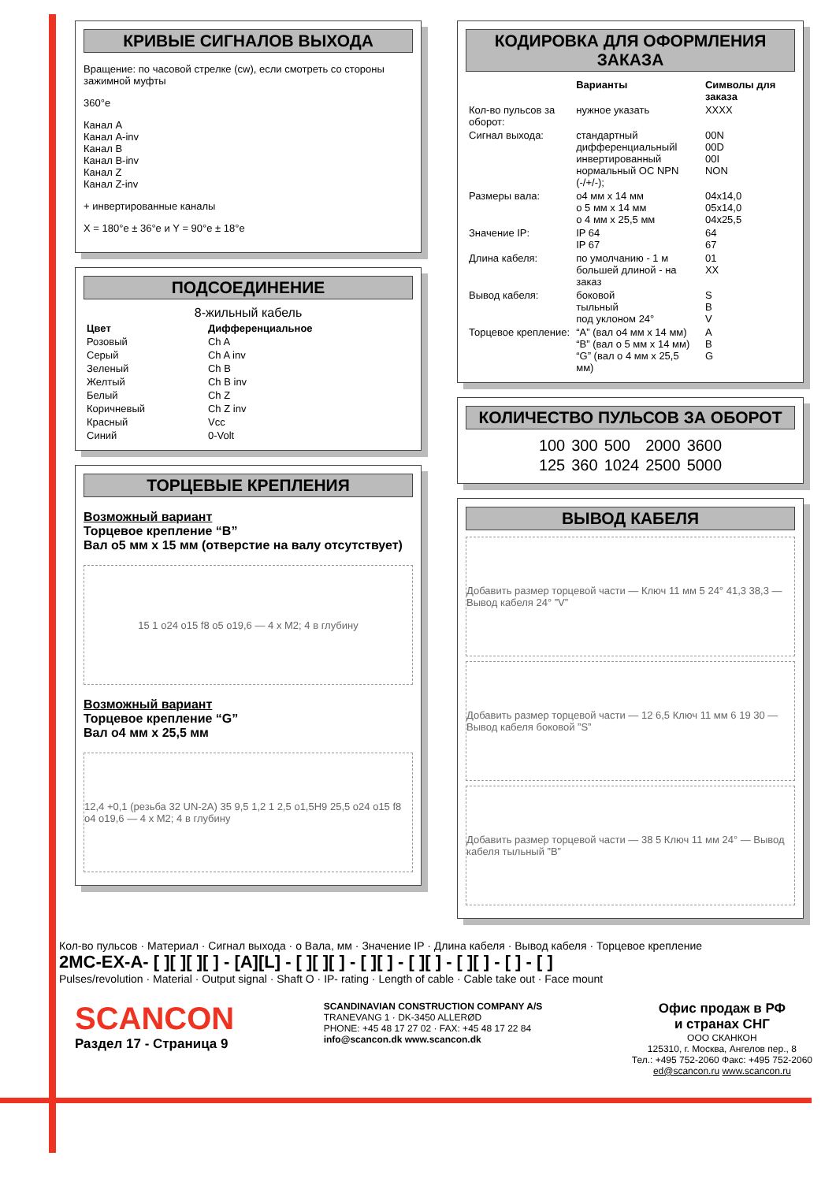КРИВЫЕ СИГНАЛОВ ВЫХОДА
Вращение: по часовой стрелке (cw), если смотреть со стороны зажимной муфты
360°e
Канал A
Канал A-inv
Канал B
Канал B-inv
Канал Z
Канал Z-inv
+ инвертированные каналы
X = 180°e ± 36°e и Y = 90°e ± 18°e
ПОДСОЕДИНЕНИЕ
8-жильный кабель
| Цвет | Дифференциальное |
| --- | --- |
| Розовый | Ch A |
| Серый | Ch A inv |
| Зеленый | Ch B |
| Желтый | Ch B inv |
| Белый | Ch Z |
| Коричневый | Ch Z inv |
| Красный | Vcc |
| Синий | 0-Volt |
ТОРЦЕВЫЕ КРЕПЛЕНИЯ
Возможный вариант
Торцевое крепление “B”
Вал o5 мм x 15 мм (отверстие на валу отсутствует)
15 1 o24 o15 f8 o5 o19,6 — 4 x M2; 4 в глубину
Возможный вариант
Торцевое крепление “G”
Вал o4 мм x 25,5 мм
12,4 +0,1 (резьба 32 UN-2A) 35 9,5 1,2 1 2,5 o1,5H9 25,5 o24 o15 f8 o4 o19,6 — 4 x M2; 4 в глубину
КОДИРОВКА ДЛЯ ОФОРМЛЕНИЯ ЗАКАЗА
| | Варианты | Символы для заказа |
| Кол-во пульсов за оборот: | нужное указать | XXXX |
| Сигнал выхода: | стандартный дифференциальныйl инвертированный нормальный OC NPN (-/+/-); | 00N 00D 00I NON |
| Размеры вала: | o4 мм x 14 мм o 5 мм x 14 мм o 4 мм x 25,5 мм | 04x14,0 05x14,0 04x25,5 |
| Значение IP: | IP 64 IP 67 | 64 67 |
| Длина кабеля: | по умолчанию - 1 м большей длиной - на заказ | 01 XX |
| Вывод кабеля: | боковой тыльный под уклоном 24° | S B V |
| Торцевое крепление: | “A” (вал o4 мм x 14 мм) “B” (вал o 5 мм x 14 мм) “G” (вал o 4 мм x 25,5 мм) | A B G |
КОЛИЧЕСТВО ПУЛЬСОВ ЗА ОБОРОТ
| 100 | 300 | 500 | 2000 | 3600 |
| 125 | 360 | 1024 | 2500 | 5000 |
ВЫВОД КАБЕЛЯ
Добавить размер торцевой части — Ключ 11 мм 5 24° 41,3 38,3 — Вывод кабеля 24° ”V”
Добавить размер торцевой части — 12 6,5 Ключ 11 мм 6 19 30 — Вывод кабеля боковой ”S”
Добавить размер торцевой части — 38 5 Ключ 11 мм 24° — Вывод кабеля тыльный ”B”
Кол-во пульсов · Материал · Сигнал выхода · o Вала, мм · Значение IP · Длина кабеля · Вывод кабеля · Торцевое крепление
2MC-EX-A- [ ][ ][ ][ ] - [A][L] - [ ][ ][ ] - [ ][ ] - [ ][ ] - [ ][ ] - [ ] - [ ]
Pulses/revolution · Material · Output signal · Shaft O · IP- rating · Length of cable · Cable take out · Face mount
SCANCON
Раздел 17 - Страница 9
SCANDINAVIAN CONSTRUCTION COMPANY A/S
TRANEVANG 1 · DK-3450 ALLERØD
PHONE: +45 48 17 27 02 · FAX: +45 48 17 22 84
info@scancon.dk www.scancon.dk
Офис продаж в РФ
и странах СНГ
ООО СКАНКОН
125310, г. Москва, Ангелов пер., 8
Тел.: +495 752-2060 Факс: +495 752-2060
ed@scancon.ru www.scancon.ru